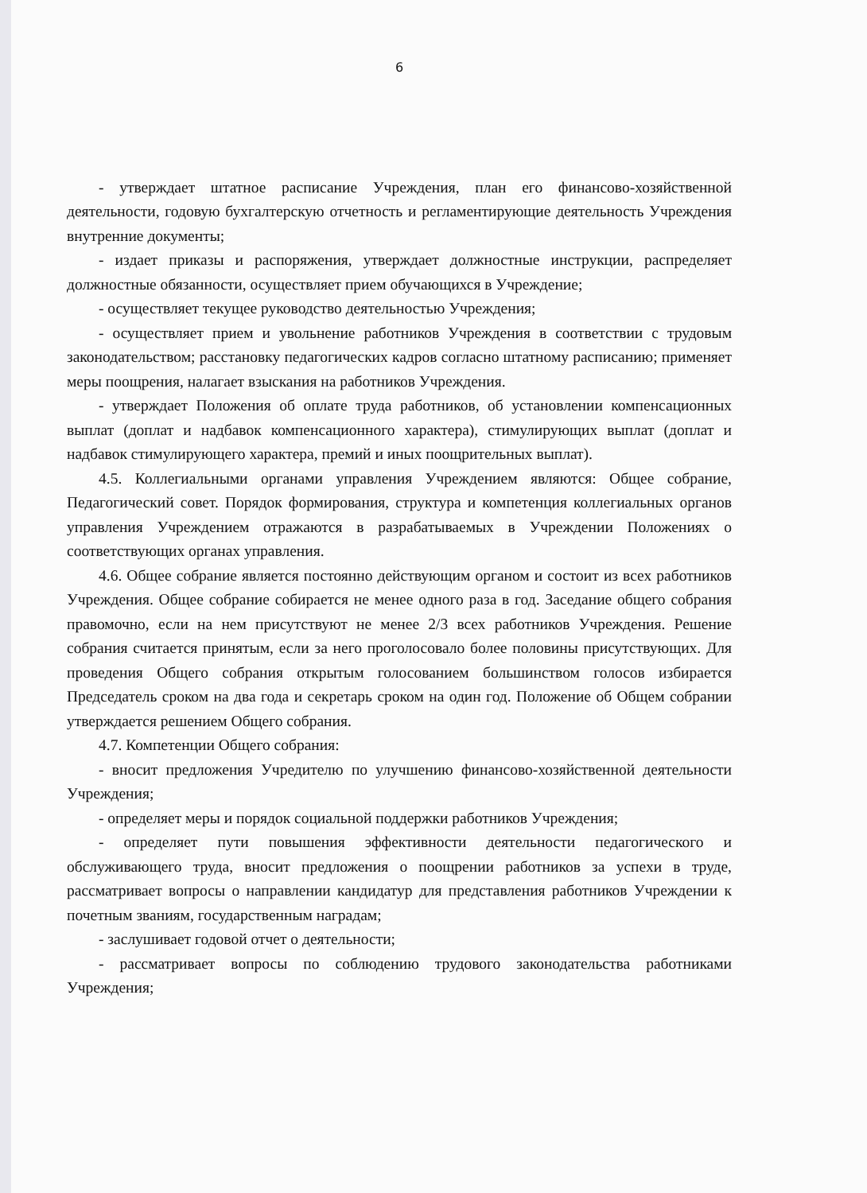6
- утверждает штатное расписание Учреждения, план его финансово-хозяйственной деятельности, годовую бухгалтерскую отчетность и регламентирующие деятельность Учреждения внутренние документы;
- издает приказы и распоряжения, утверждает должностные инструкции, распределяет должностные обязанности, осуществляет прием обучающихся в Учреждение;
- осуществляет текущее руководство деятельностью Учреждения;
- осуществляет прием и увольнение работников Учреждения в соответствии с трудовым законодательством; расстановку педагогических кадров согласно штатному расписанию; применяет меры поощрения, налагает взыскания на работников Учреждения.
- утверждает Положения об оплате труда работников, об установлении компенсационных выплат (доплат и надбавок компенсационного характера), стимулирующих выплат (доплат и надбавок стимулирующего характера, премий и иных поощрительных выплат).
4.5. Коллегиальными органами управления Учреждением являются: Общее собрание, Педагогический совет. Порядок формирования, структура и компетенция коллегиальных органов управления Учреждением отражаются в разрабатываемых в Учреждении Положениях о соответствующих органах управления.
4.6. Общее собрание является постоянно действующим органом и состоит из всех работников Учреждения. Общее собрание собирается не менее одного раза в год. Заседание общего собрания правомочно, если на нем присутствуют не менее 2/3 всех работников Учреждения. Решение собрания считается принятым, если за него проголосовало более половины присутствующих. Для проведения Общего собрания открытым голосованием большинством голосов избирается Председатель сроком на два года и секретарь сроком на один год. Положение об Общем собрании утверждается решением Общего собрания.
4.7. Компетенции Общего собрания:
- вносит предложения Учредителю по улучшению финансово-хозяйственной деятельности Учреждения;
- определяет меры и порядок социальной поддержки работников Учреждения;
- определяет пути повышения эффективности деятельности педагогического и обслуживающего труда, вносит предложения о поощрении работников за успехи в труде, рассматривает вопросы о направлении кандидатур для представления работников Учреждении к почетным званиям, государственным наградам;
- заслушивает годовой отчет о деятельности;
- рассматривает вопросы по соблюдению трудового законодательства работниками Учреждения;